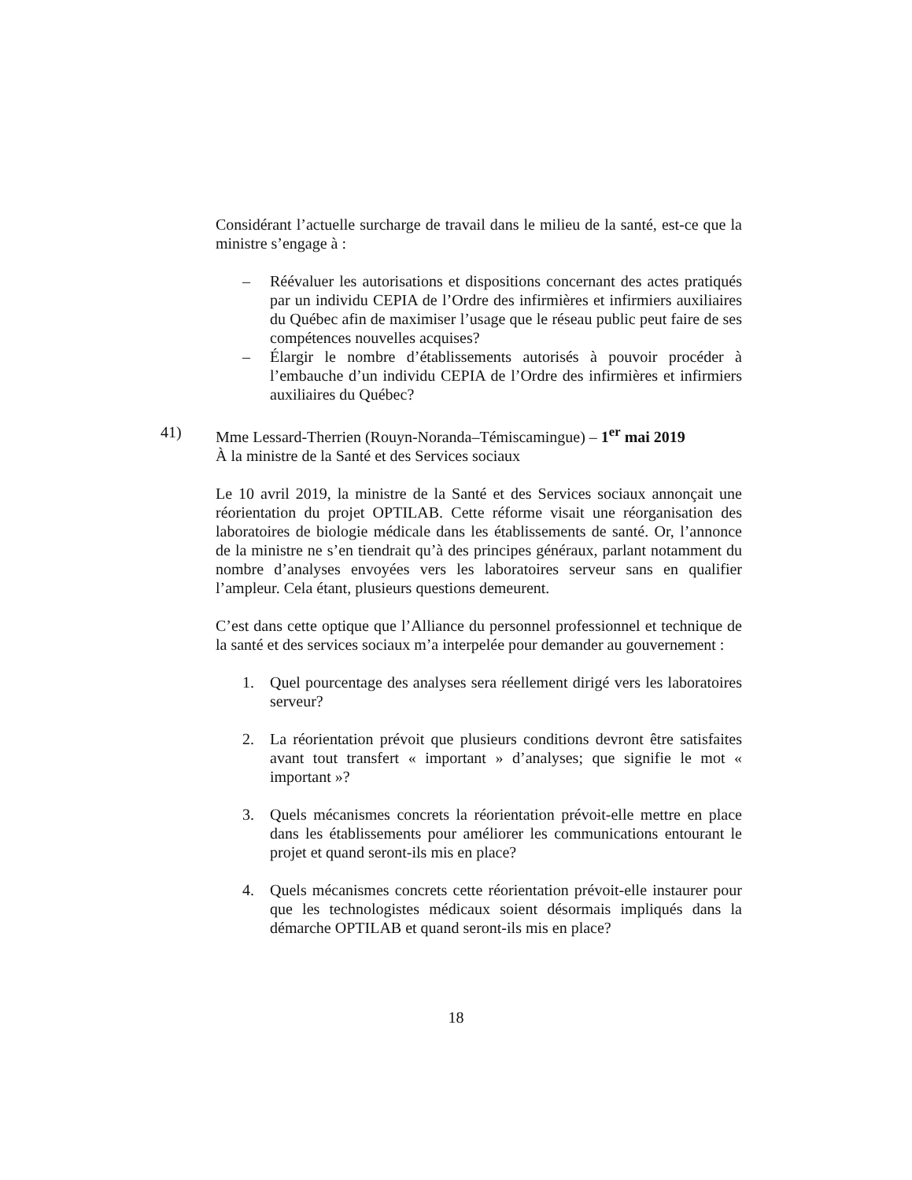Considérant l’actuelle surcharge de travail dans le milieu de la santé, est-ce que la ministre s’engage à :
– Réévaluer les autorisations et dispositions concernant des actes pratiqués par un individu CEPIA de l’Ordre des infirmières et infirmiers auxiliaires du Québec afin de maximiser l’usage que le réseau public peut faire de ses compétences nouvelles acquises?
– Élargir le nombre d’établissements autorisés à pouvoir procéder à l’embauche d’un individu CEPIA de l’Ordre des infirmières et infirmiers auxiliaires du Québec?
41) Mme Lessard-Therrien (Rouyn-Noranda–Témiscamingue) – 1<sup>er</sup> mai 2019
À la ministre de la Santé et des Services sociaux
Le 10 avril 2019, la ministre de la Santé et des Services sociaux annonçait une réorientation du projet OPTILAB. Cette réforme visait une réorganisation des laboratoires de biologie médicale dans les établissements de santé. Or, l’annonce de la ministre ne s’en tiendrait qu’à des principes généraux, parlant notamment du nombre d’analyses envoyées vers les laboratoires serveur sans en qualifier l’ampleur. Cela étant, plusieurs questions demeurent.
C’est dans cette optique que l’Alliance du personnel professionnel et technique de la santé et des services sociaux m’a interpelée pour demander au gouvernement :
1. Quel pourcentage des analyses sera réellement dirigé vers les laboratoires serveur?
2. La réorientation prévoit que plusieurs conditions devront être satisfaites avant tout transfert « important » d’analyses; que signifie le mot « important »?
3. Quels mécanismes concrets la réorientation prévoit-elle mettre en place dans les établissements pour améliorer les communications entourant le projet et quand seront-ils mis en place?
4. Quels mécanismes concrets cette réorientation prévoit-elle instaurer pour que les technologistes médicaux soient désormais impliqués dans la démarche OPTILAB et quand seront-ils mis en place?
18